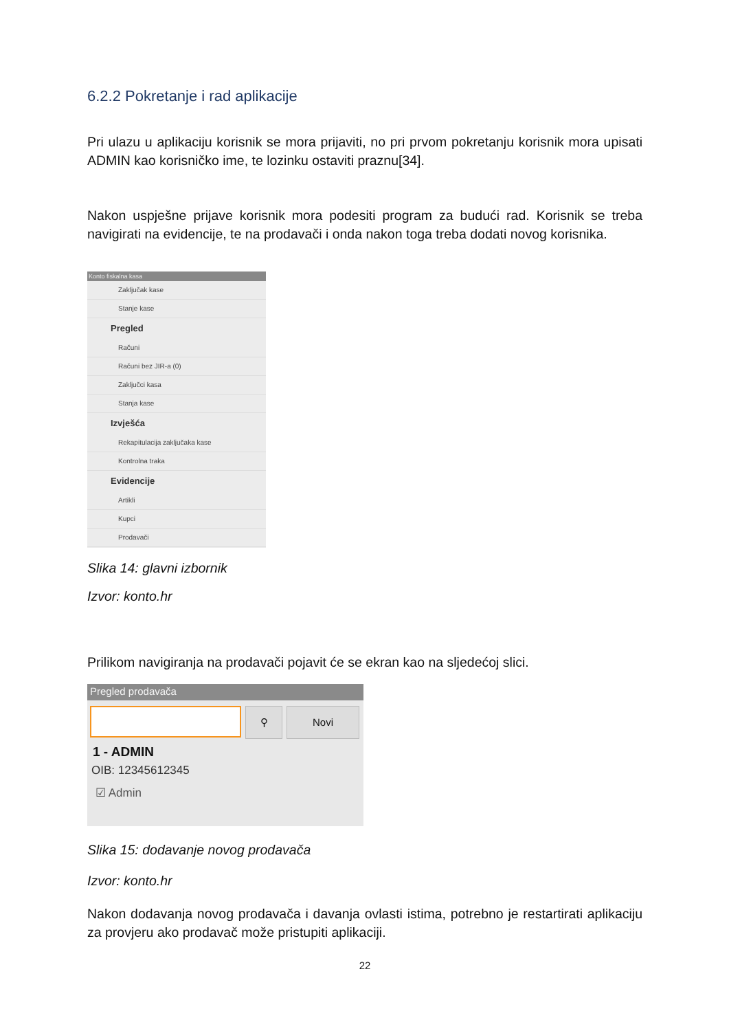6.2.2 Pokretanje i rad aplikacije
Pri ulazu u aplikaciju korisnik se mora prijaviti, no pri prvom pokretanju korisnik mora upisati ADMIN kao korisničko ime, te lozinku ostaviti praznu[34].
Nakon uspješne prijave korisnik mora podesiti program za budući rad. Korisnik se treba navigirati na evidencije, te na prodavači i onda nakon toga treba dodati novog korisnika.
Konto fiskalna kasa
Zaključak kase
Stanje kase
Pregled
Računi
Računi bez JIR-a (0)
Zaključci kasa
Stanja kase
Izvješća
Rekapitulacija zaključaka kase
Kontrolna traka
Evidencije
Artikli
Kupci
Prodavači
Slika 14: glavni izbornik
Izvor: konto.hr
Prilikom navigiranja na prodavači pojavit će se ekran kao na sljedećoj slici.
Pregled prodavača
⚲ Novi
1 - ADMIN
OIB: 12345612345
☑ Admin
Slika 15: dodavanje novog prodavača
Izvor: konto.hr
Nakon dodavanja novog prodavača i davanja ovlasti istima, potrebno je restartirati aplikaciju za provjeru ako prodavač može pristupiti aplikaciji.
22